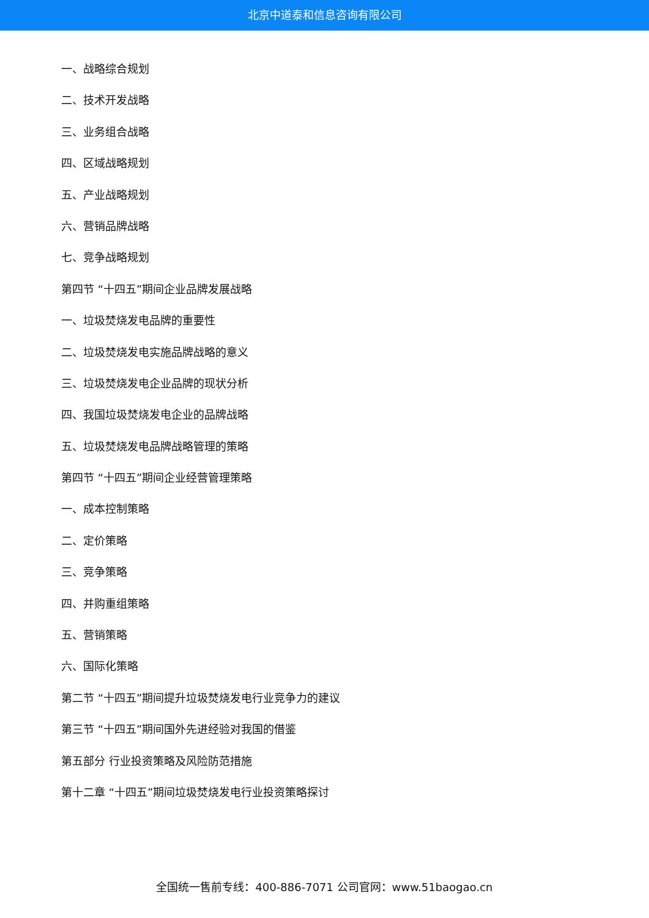北京中道泰和信息咨询有限公司
一、战略综合规划
二、技术开发战略
三、业务组合战略
四、区域战略规划
五、产业战略规划
六、营销品牌战略
七、竞争战略规划
第四节 “十四五”期间企业品牌发展战略
一、垃圾焚烧发电品牌的重要性
二、垃圾焚烧发电实施品牌战略的意义
三、垃圾焚烧发电企业品牌的现状分析
四、我国垃圾焚烧发电企业的品牌战略
五、垃圾焚烧发电品牌战略管理的策略
第四节 “十四五”期间企业经营管理策略
一、成本控制策略
二、定价策略
三、竞争策略
四、并购重组策略
五、营销策略
六、国际化策略
第二节 “十四五”期间提升垃圾焚烧发电行业竞争力的建议
第三节 “十四五”期间国外先进经验对我国的借鉴
第五部分 行业投资策略及风险防范措施
第十二章 “十四五”期间垃圾焚烧发电行业投资策略探讨
全国统一售前专线：400-886-7071 公司官网：www.51baogao.cn